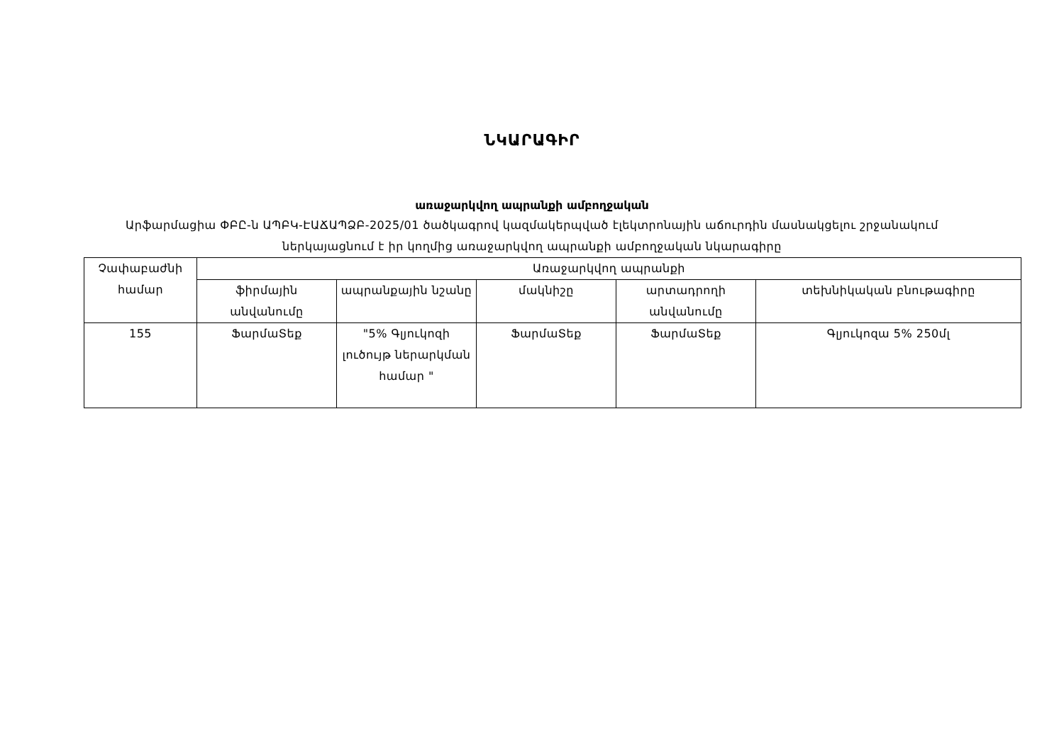ՆԿԱՐԱԳԻՐ
առաջարկվող ապրանքի ամբողջական
Արֆարմացիա ՓԲԸ-ն ԱՊԲԿ-ԷԱՃԱՊՁԲ-2025/01 ծածկագրով կազմակերպված էլեկտրոնային աճուրդին մասնակցելու շրջանակում ներկայացնում է իր կողմից առաջարկվող ապրանքի ամբողջական նկարագիրը
| Չափաբաժնի համար | Առաջարկվող ապրանքի | | | | |
| --- | --- | --- | --- | --- | --- |
| | ֆիրմային անվանումը | ապրանքային նշանը | մակնիշը | արտադրողի անվանումը | տեխնիկական բնութագիրը |
| 155 | ՖարմաՏեք | "5% Գլյուկոզի լուծույթ ներարկման համար " | ՖարմաՏեք | ՖարմաՏեք | Գլյուկոզա 5% 250մլ |